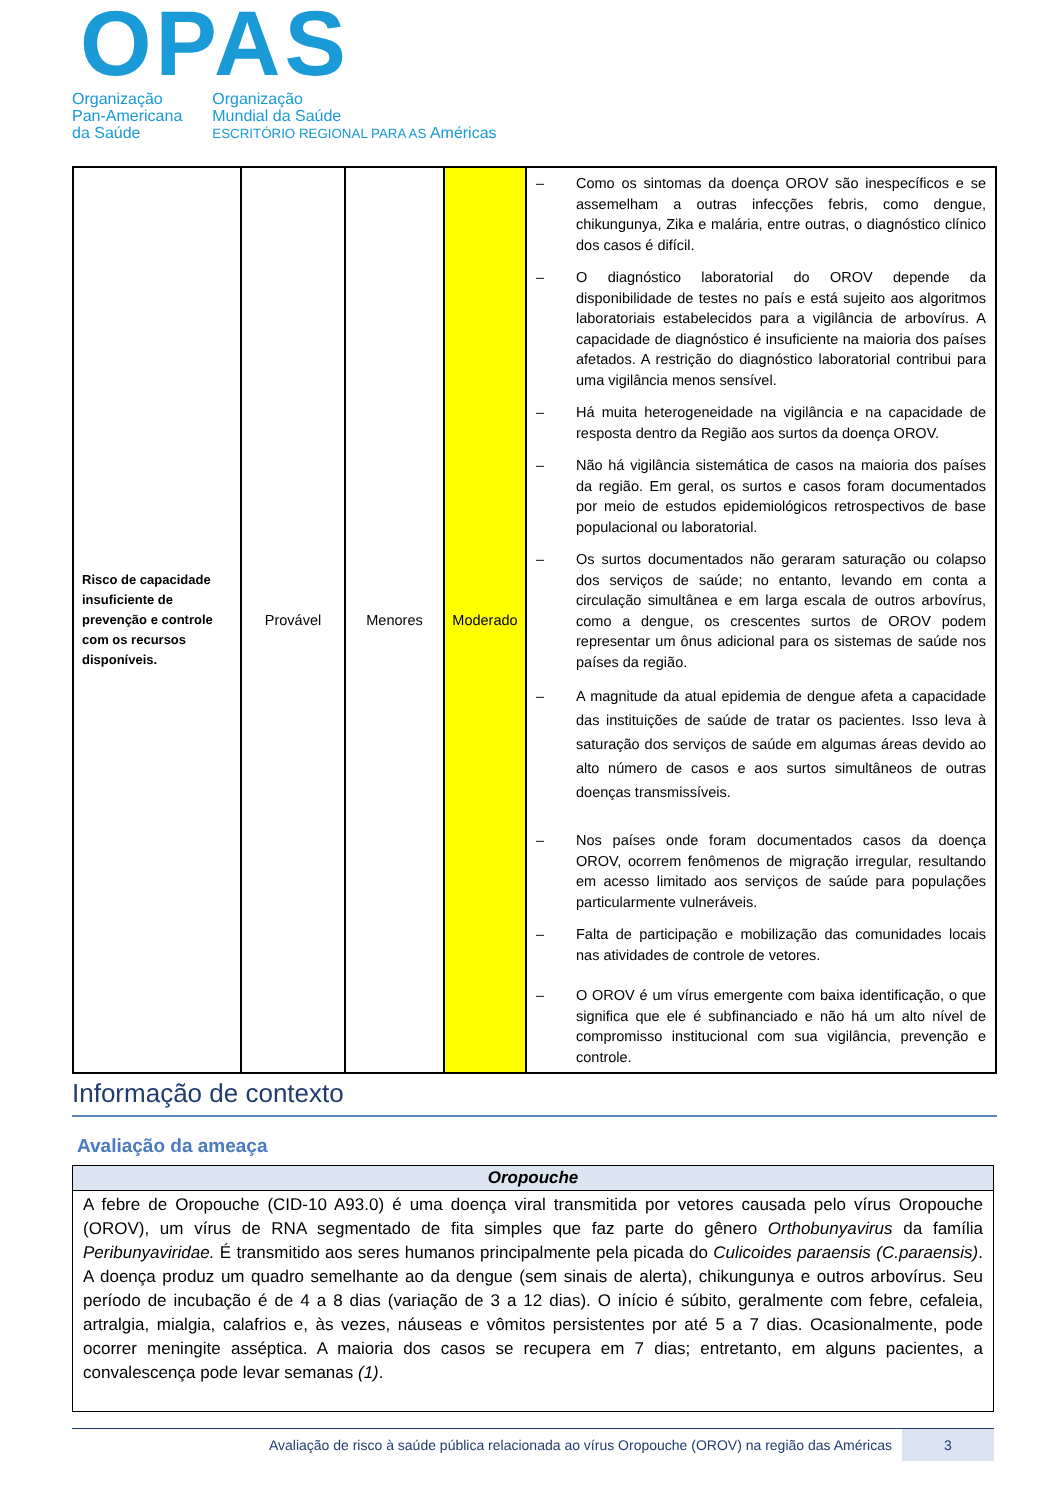OPAS
Organização
Pan-Americana
da Saúde
Organização
Mundial da Saúde
ESCRITÓRIO REGIONAL PARA AS Américas
| Risco de capacidade insuficiente de prevenção e controle com os recursos disponíveis. | Provável | Menores | Moderado | – Como os sintomas da doença OROV são inespecíficos e se assemelham a outras infecções febris, como dengue, chikungunya, Zika e malária, entre outras, o diagnóstico clínico dos casos é difícil. – O diagnóstico laboratorial do OROV depende da disponibilidade de testes no país e está sujeito aos algoritmos laboratoriais estabelecidos para a vigilância de arbovírus. A capacidade de diagnóstico é insuficiente na maioria dos países afetados. A restrição do diagnóstico laboratorial contribui para uma vigilância menos sensível. – Há muita heterogeneidade na vigilância e na capacidade de resposta dentro da Região aos surtos da doença OROV. – Não há vigilância sistemática de casos na maioria dos países da região. Em geral, os surtos e casos foram documentados por meio de estudos epidemiológicos retrospectivos de base populacional ou laboratorial. – Os surtos documentados não geraram saturação ou colapso dos serviços de saúde; no entanto, levando em conta a circulação simultânea e em larga escala de outros arbovírus, como a dengue, os crescentes surtos de OROV podem representar um ônus adicional para os sistemas de saúde nos países da região. – A magnitude da atual epidemia de dengue afeta a capacidade das instituições de saúde de tratar os pacientes. Isso leva à saturação dos serviços de saúde em algumas áreas devido ao alto número de casos e aos surtos simultâneos de outras doenças transmissíveis. – Nos países onde foram documentados casos da doença OROV, ocorrem fenômenos de migração irregular, resultando em acesso limitado aos serviços de saúde para populações particularmente vulneráveis. – Falta de participação e mobilização das comunidades locais nas atividades de controle de vetores. – O OROV é um vírus emergente com baixa identificação, o que significa que ele é subfinanciado e não há um alto nível de compromisso institucional com sua vigilância, prevenção e controle. |
Informação de contexto
Avaliação da ameaça
| Oropouche |
| --- |
| A febre de Oropouche (CID-10 A93.0) é uma doença viral transmitida por vetores causada pelo vírus Oropouche (OROV), um vírus de RNA segmentado de fita simples que faz parte do gênero Orthobunyavirus da família Peribunyaviridae. É transmitido aos seres humanos principalmente pela picada do Culicoides paraensis (C.paraensis) . A doença produz um quadro semelhante ao da dengue (sem sinais de alerta), chikungunya e outros arbovírus. Seu período de incubação é de 4 a 8 dias (variação de 3 a 12 dias). O início é súbito, geralmente com febre, cefaleia, artralgia, mialgia, calafrios e, às vezes, náuseas e vômitos persistentes por até 5 a 7 dias. Ocasionalmente, pode ocorrer meningite asséptica. A maioria dos casos se recupera em 7 dias; entretanto, em alguns pacientes, a convalescença pode levar semanas (1) . |
Avaliação de risco à saúde pública relacionada ao vírus Oropouche (OROV) na região das Américas
3